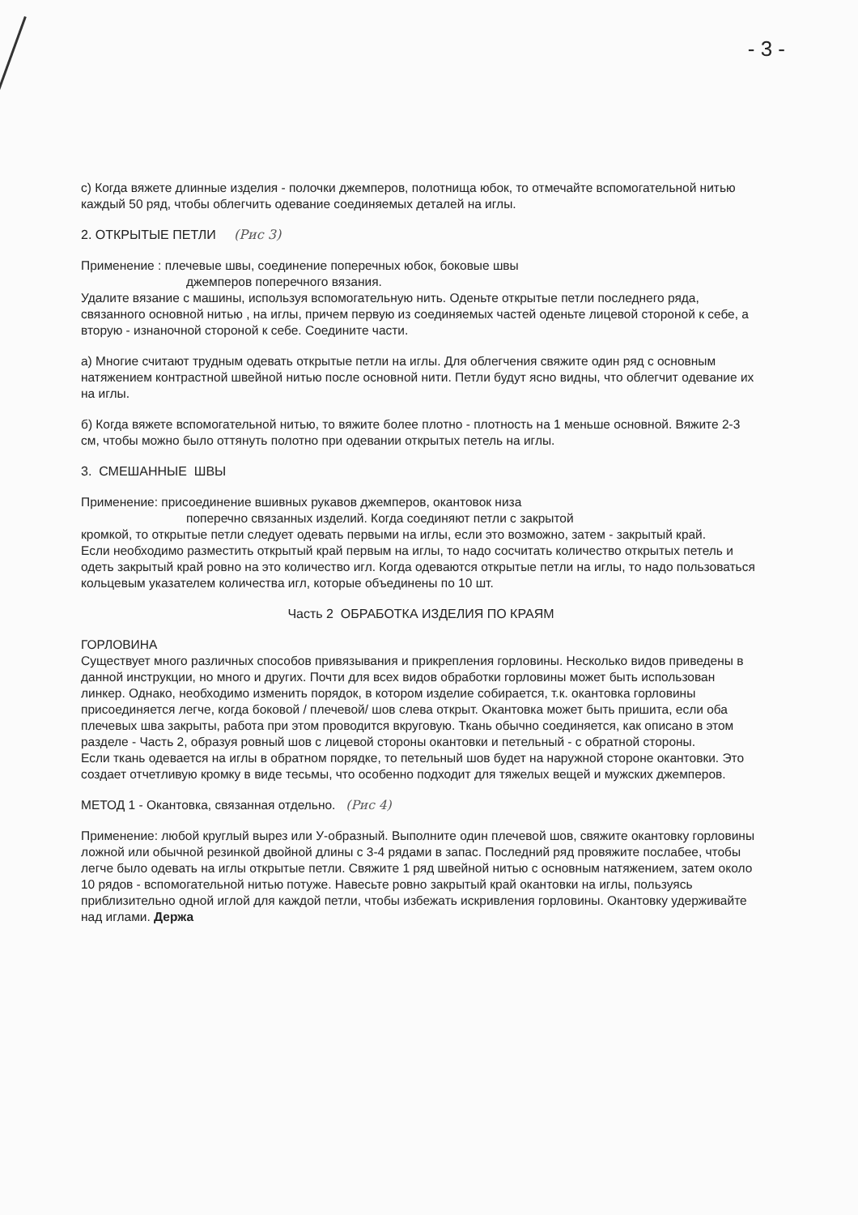- 3 -
с) Когда вяжете длинные изделия - полочки джемперов, полотнища юбок, то отмечайте вспомогательной нитью каждый 50 ряд, чтобы облегчить одевание соединяемых деталей на иглы.
2. ОТКРЫТЫЕ ПЕТЛИ (Рис 3)
Применение : плечевые швы, соединение поперечных юбок, боковые швы
джемперов поперечного вязания.
Удалите вязание с машины, используя вспомогательную нить. Оденьте открытые петли последнего ряда, связанного основной нитью , на иглы, причем первую из соединяемых частей оденьте лицевой стороной к себе, а вторую - изнаночной стороной к себе. Соедините части.
а) Многие считают трудным одевать открытые петли на иглы. Для облегчения свяжите один ряд с основным натяжением контрастной швейной нитью после основной нити. Петли будут ясно видны, что облегчит одевание их на иглы.
б) Когда вяжете вспомогательной нитью, то вяжите более плотно - плотность на 1 меньше основной. Вяжите 2-3 см, чтобы можно было оттянуть полотно при одевании открытых петель на иглы.
3. СМЕШАННЫЕ ШВЫ
Применение: присоединение вшивных рукавов джемперов, окантовок низа
поперечно связанных изделий. Когда соединяют петли с закрытой
кромкой, то открытые петли следует одевать первыми на иглы, если это возможно, затем - закрытый край.
Если необходимо разместить открытый край первым на иглы, то надо сосчитать количество открытых петель и одеть закрытый край ровно на это количество игл. Когда одеваются открытые петли на иглы, то надо пользоваться кольцевым указателем количества игл, которые объединены по 10 шт.
Часть 2 ОБРАБОТКА ИЗДЕЛИЯ ПО КРАЯМ
ГОРЛОВИНА
Существует много различных способов привязывания и прикрепления горловины. Несколько видов приведены в данной инструкции, но много и других. Почти для всех видов обработки горловины может быть использован линкер. Однако, необходимо изменить порядок, в котором изделие собирается, т.к. окантовка горловины присоединяется легче, когда боковой / плечевой/ шов слева открыт. Окантовка может быть пришита, если оба плечевых шва закрыты, работа при этом проводится вкруговую. Ткань обычно соединяется, как описано в этом разделе - Часть 2, образуя ровный шов с лицевой стороны окантовки и петельный - с обратной стороны.
Если ткань одевается на иглы в обратном порядке, то петельный шов будет на наружной стороне окантовки. Это создает отчетливую кромку в виде тесьмы, что особенно подходит для тяжелых вещей и мужских джемперов.
МЕТОД 1 - Окантовка, связанная отдельно. (Рис 4)
Применение: любой круглый вырез или У-образный. Выполните один плечевой шов, свяжите окантовку горловины ложной или обычной резинкой двойной длины с 3-4 рядами в запас. Последний ряд провяжите послабее, чтобы легче было одевать на иглы открытые петли. Свяжите 1 ряд швейной нитью с основным натяжением, затем около 10 рядов - вспомогательной нитью потуже. Навесьте ровно закрытый край окантовки на иглы, пользуясь приблизительно одной иглой для каждой петли, чтобы избежать искривления горловины. Окантовку удерживайте над иглами. Держа